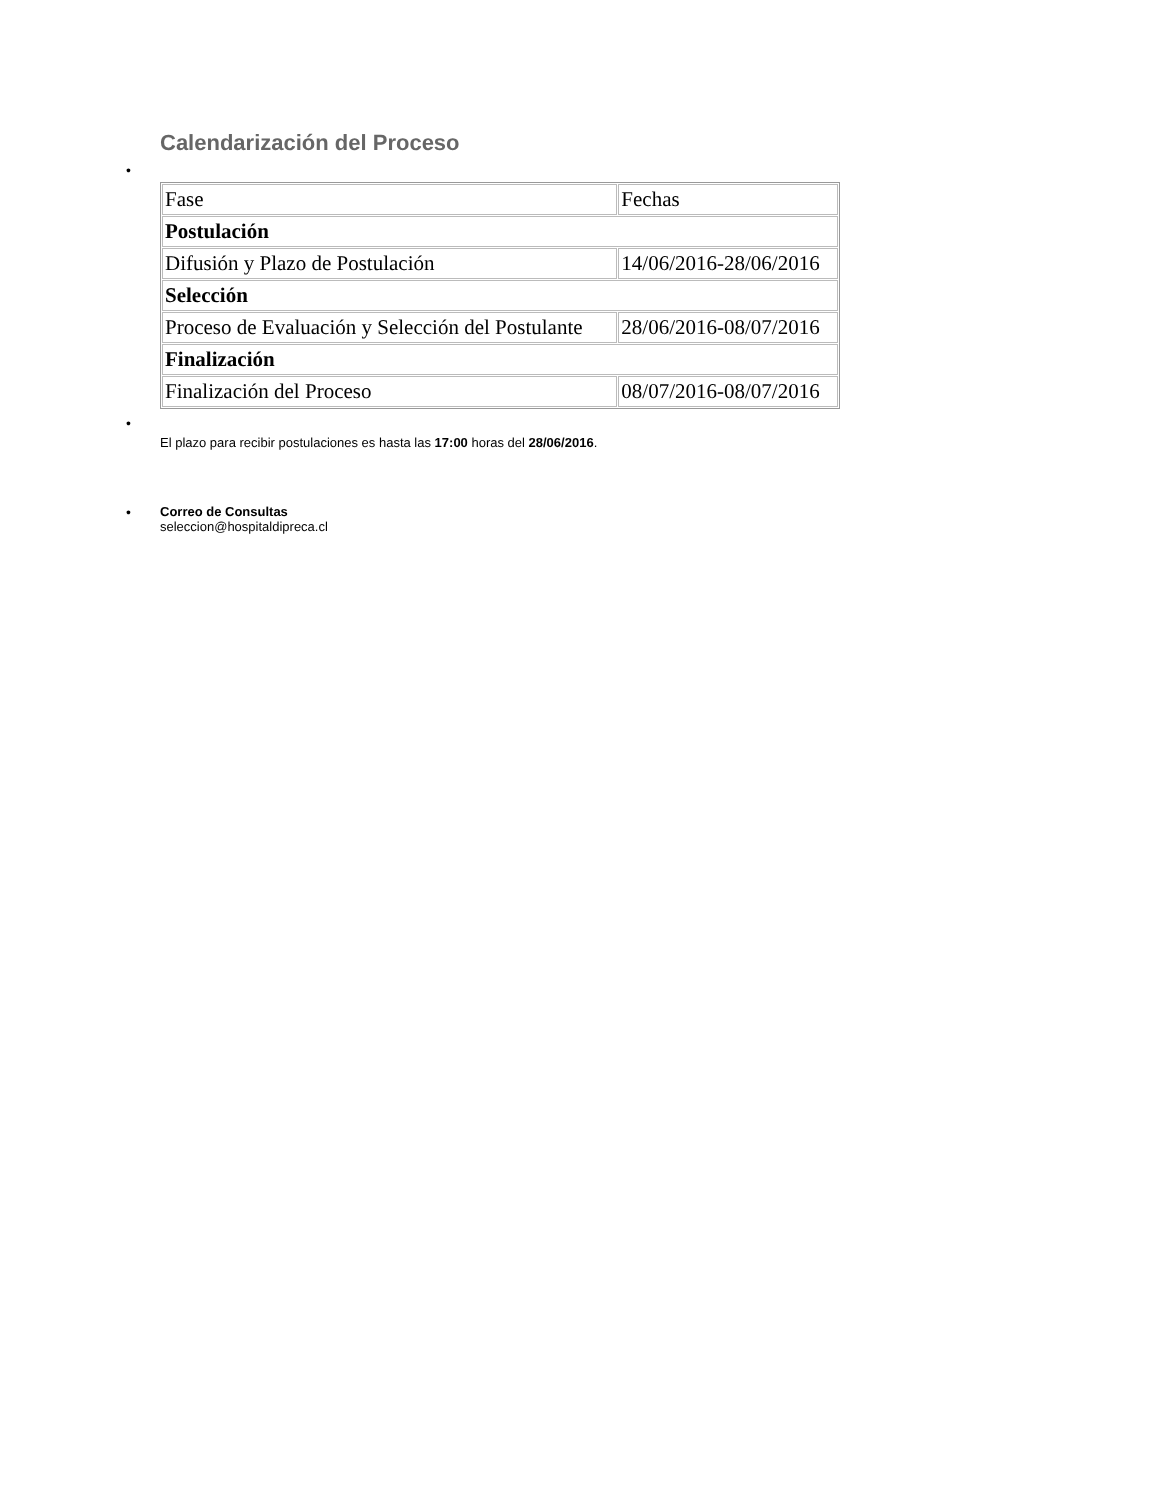Calendarización del Proceso
•
| Fase | Fechas |
| Postulación | |
| Difusión y Plazo de Postulación | 14/06/2016-28/06/2016 |
| Selección | |
| Proceso de Evaluación y Selección del Postulante | 28/06/2016-08/07/2016 |
| Finalización | |
| Finalización del Proceso | 08/07/2016-08/07/2016 |
•
El plazo para recibir postulaciones es hasta las 17:00 horas del 28/06/2016.
•
Correo de Consultas
seleccion@hospitaldipreca.cl